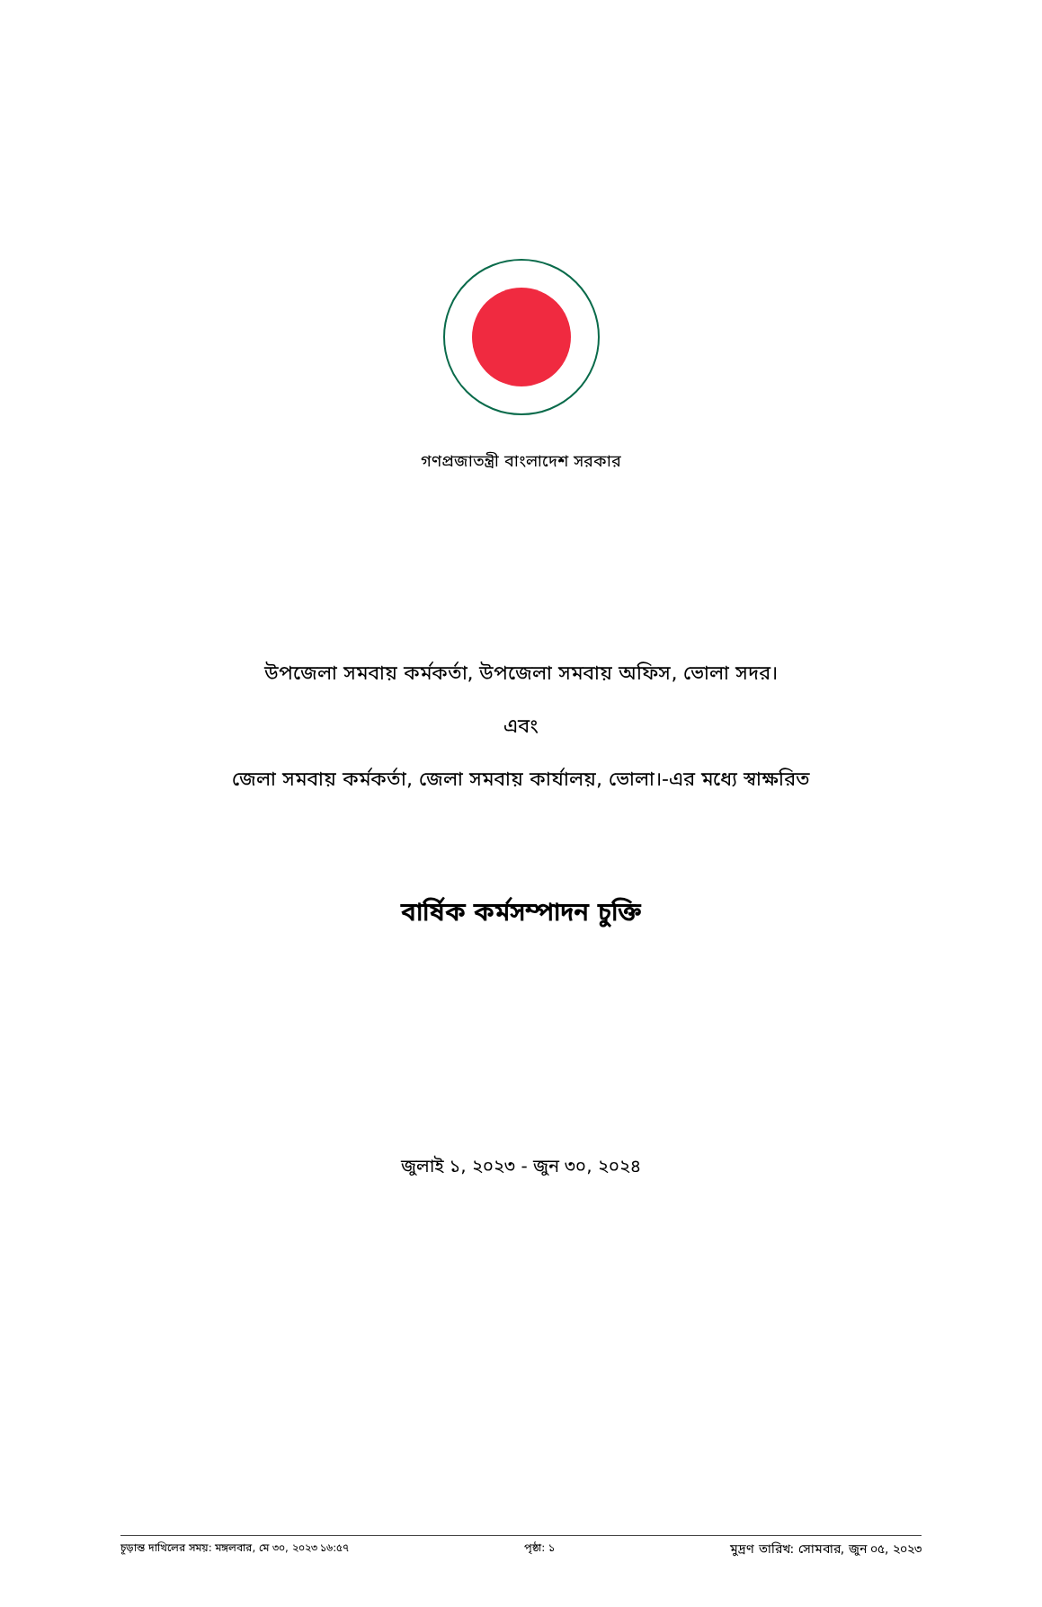গণপ্রজাতন্ত্রী বাংলাদেশ সরকার
উপজেলা সমবায় কর্মকর্তা, উপজেলা সমবায় অফিস, ভোলা সদর।
এবং
জেলা সমবায় কর্মকর্তা, জেলা সমবায় কার্যালয়, ভোলা।-এর মধ্যে স্বাক্ষরিত
বার্ষিক কর্মসম্পাদন চুক্তি
জুলাই ১, ২০২৩ - জুন ৩০, ২০২৪
চূড়ান্ত দাখিলের সময়: মঙ্গলবার, মে ৩০, ২০২৩ ১৬:৫৭ পৃষ্ঠা: ১ মুদ্রণ তারিখ: সোমবার, জুন ০৫, ২০২৩